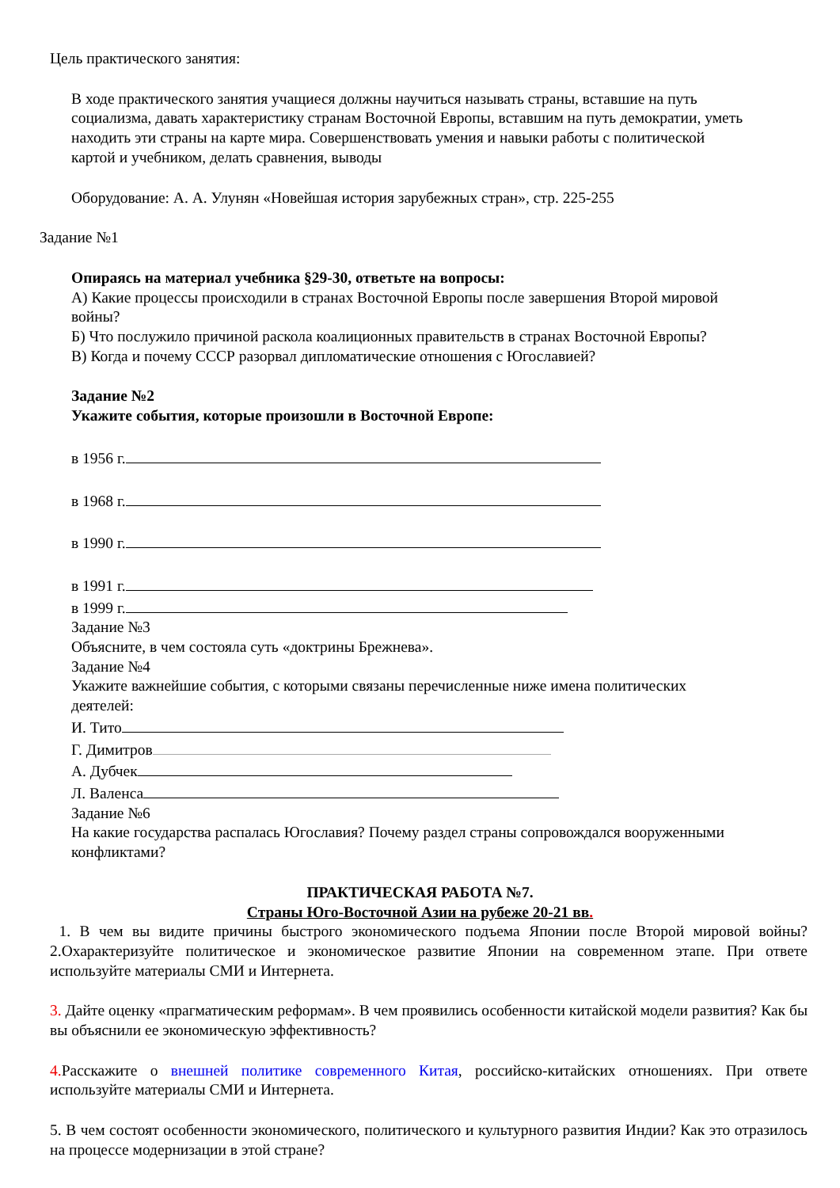Цель практического занятия:
В ходе практического занятия учащиеся должны научиться называть страны, вставшие на путь социализма, давать характеристику странам Восточной Европы, вставшим на путь демократии, уметь находить эти страны на карте мира. Совершенствовать умения и навыки работы с политической картой и учебником, делать сравнения, выводы
Оборудование: А. А. Улунян «Новейшая история зарубежных стран», стр. 225-255
Задание №1
Опираясь на материал учебника §29-30, ответьте на вопросы:
А) Какие процессы происходили в странах Восточной Европы после завершения Второй мировой войны?
Б) Что послужило причиной раскола коалиционных правительств в странах Восточной Европы?
В) Когда и почему СССР разорвал дипломатические отношения с Югославией?
Задание №2
Укажите события, которые произошли в Восточной Европе:
в 1956 г.
в 1968 г.
в 1990 г.
в 1991 г.
в 1999 г.
Задание №3
Объясните, в чем состояла суть «доктрины Брежнева».
Задание №4
Укажите важнейшие события, с которыми связаны перечисленные ниже имена политических деятелей:
И. Тито
Г. Димитров
А. Дубчек
Л. Валенса
Задание №6
На какие государства распалась Югославия? Почему раздел страны сопровождался вооруженными конфликтами?
ПРАКТИЧЕСКАЯ РАБОТА №7.
Страны Юго-Восточной Азии на рубеже 20-21 вв.
1. В чем вы видите причины быстрого экономического подъема Японии после Второй мировой войны? 2.Охарактеризуйте политическое и экономическое развитие Японии на современном этапе. При ответе используйте материалы СМИ и Интернета.
3. Дайте оценку «прагматическим реформам». В чем проявились особенности китайской модели развития? Как бы вы объяснили ее экономическую эффективность?
4. Расскажите о внешней политике современного Китая, российско-китайских отношениях. При ответе используйте материалы СМИ и Интернета.
5. В чем состоят особенности экономического, политического и культурного развития Индии? Как это отразилось на процессе модернизации в этой стране?